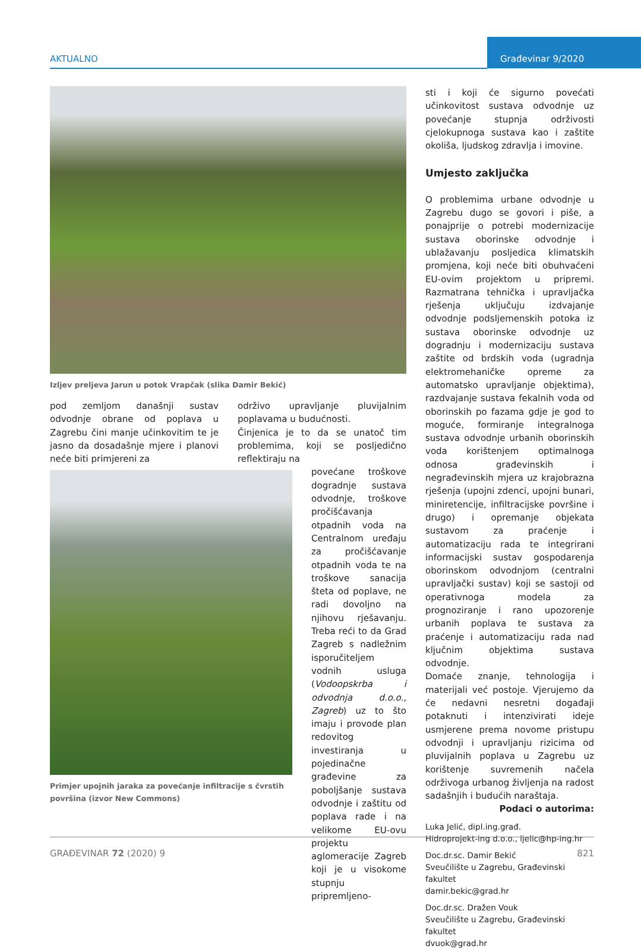AKTUALNO
Građevinar 9/2020
Izljev preljeva Jarun u potok Vrapčak (slika Damir Bekić)
pod zemljom današnji sustav odvodnje obrane od poplava u Zagrebu čini manje učinkovitim te je jasno da dosadašnje mjere i planovi neće biti primjereni za
održivo upravljanje pluvijalnim poplavama u budućnosti.
Činjenica je to da se unatoč tim problemima, koji se posljedično reflektiraju na
Primjer upojnih jaraka za povećanje infiltracije s čvrstih površina (izvor New Commons)
povećane troškove dogradnje sustava odvodnje, troškove pročišćavanja otpadnih voda na Centralnom uređaju za pročišćavanje otpadnih voda te na troškove sanacija šteta od poplave, ne radi dovoljno na njihovu rješavanju. Treba reći to da Grad Zagreb s nadležnim isporučiteljem vodnih usluga (Vodoopskrba i odvodnja d.o.o., Zagreb) uz to što imaju i provode plan redovitog investiranja u pojedinačne građevine za poboljšanje sustava odvodnje i zaštitu od poplava rade i na velikome EU-ovu projektu aglomeracije Zagreb koji je u visokome stupnju pripremljeno-
sti i koji će sigurno povećati učinkovitost sustava odvodnje uz povećanje stupnja održivosti cjelokupnoga sustava kao i zaštite okoliša, ljudskog zdravlja i imovine.
Umjesto zaključka
O problemima urbane odvodnje u Zagrebu dugo se govori i piše, a ponajprije o potrebi modernizacije sustava oborinske odvodnje i ublažavanju posljedica klimatskih promjena, koji neće biti obuhvaćeni EU-ovim projektom u pripremi. Razmatrana tehnička i upravljačka rješenja uključuju izdvajanje odvodnje podsljemenskih potoka iz sustava oborinske odvodnje uz dogradnju i modernizaciju sustava zaštite od brdskih voda (ugradnja elektromehaničke opreme za automatsko upravljanje objektima), razdvajanje sustava fekalnih voda od oborinskih po fazama gdje je god to moguće, formiranje integralnoga sustava odvodnje urbanih oborinskih voda korištenjem optimalnoga odnosa građevinskih i negrađevinskih mjera uz krajobrazna rješenja (upojni zdenci, upojni bunari, miniretencije, infiltracijske površine i drugo) i opremanje objekata sustavom za praćenje i automatizaciju rada te integrirani informacijski sustav gospodarenja oborinskom odvodnjom (centralni upravljački sustav) koji se sastoji od operativnoga modela za prognoziranje i rano upozorenje urbanih poplava te sustava za praćenje i automatizaciju rada nad ključnim objektima sustava odvodnje.
Domaće znanje, tehnologija i materijali već postoje. Vjerujemo da će nedavni nesretni događaji potaknuti i intenzivirati ideje usmjerene prema novome pristupu odvodnji i upravljanju rizicima od pluvijalnih poplava u Zagrebu uz korištenje suvremenih načela održivoga urbanog življenja na radost sadašnjih i budućih naraštaja.
Podaci o autorima:
Luka Jelić, dipl.ing.građ.
Hidroprojekt-ing d.o.o., ljelic@hp-ing.hr
Doc.dr.sc. Damir Bekić
Sveučilište u Zagrebu, Građevinski fakultet
damir.bekic@grad.hr
Doc.dr.sc. Dražen Vouk
Sveučilište u Zagrebu, Građevinski fakultet
dvuok@grad.hr
GRAĐEVINAR 72 (2020) 9 821